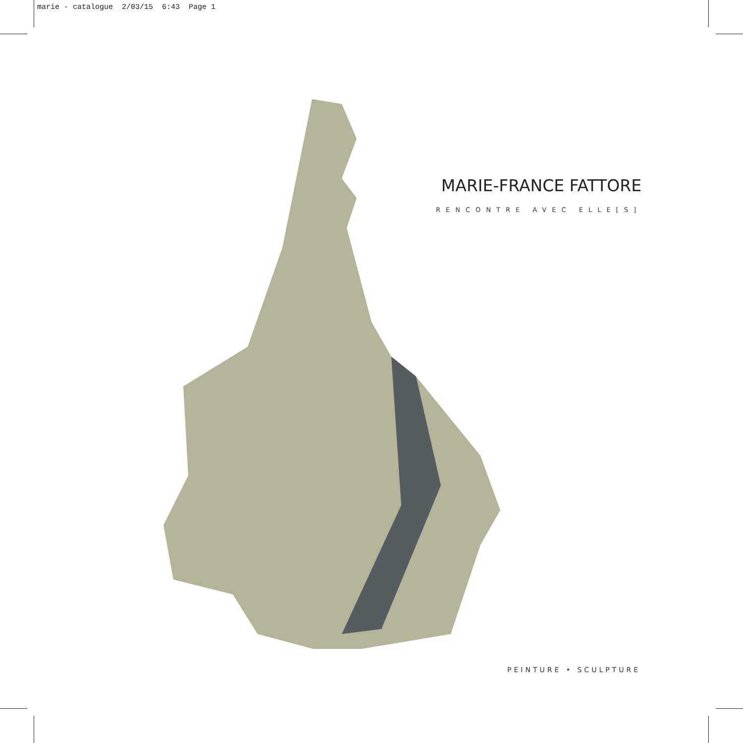marie - catalogue 2/03/15 6:43 Page 1
MARIE-FRANCE FATTORE
RENCONTRE AVEC ELLE[S]
PEINTURE • SCULPTURE